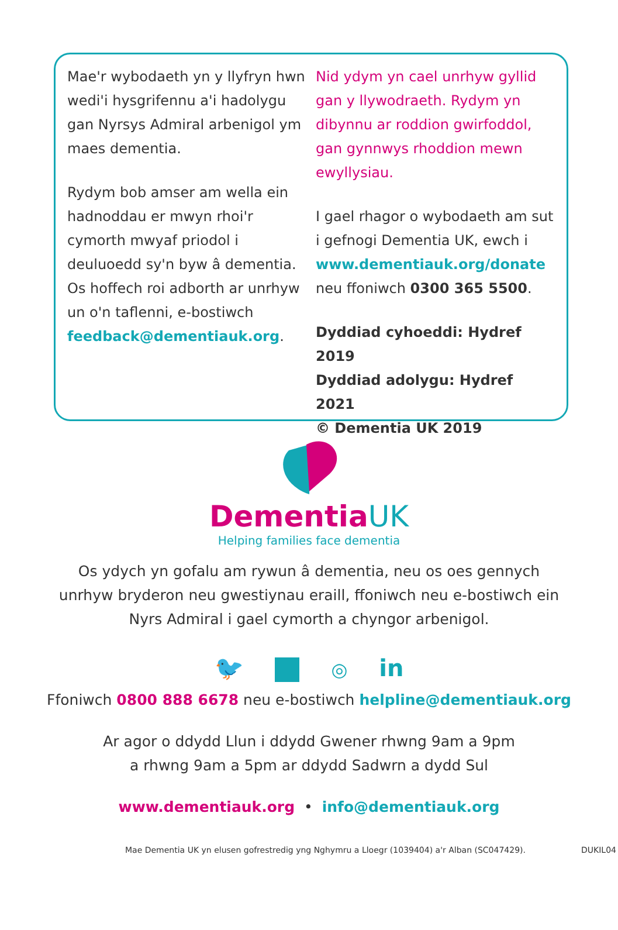Mae'r wybodaeth yn y llyfryn hwn wedi'i hysgrifennu a'i hadolygu gan Nyrsys Admiral arbenigol ym maes dementia.
Rydym bob amser am wella ein hadnoddau er mwyn rhoi'r cymorth mwyaf priodol i deuluoedd sy'n byw â dementia. Os hoffech roi adborth ar unrhyw un o'n taflenni, e-bostiwch feedback@dementiauk.org.
Nid ydym yn cael unrhyw gyllid gan y llywodraeth. Rydym yn dibynnu ar roddion gwirfoddol, gan gynnwys rhoddion mewn ewyllysiau.
I gael rhagor o wybodaeth am sut i gefnogi Dementia UK, ewch i www.dementiauk.org/donate neu ffoniwch 0300 365 5500.
Dyddiad cyhoeddi: Hydref 2019
Dyddiad adolygu: Hydref 2021
© Dementia UK 2019
Dementia UK
Helping families face dementia
Os ydych yn gofalu am rywun â dementia, neu os oes gennych
unrhyw bryderon neu gwestiynau eraill, ffoniwch neu e-bostiwch ein
Nyrs Admiral i gael cymorth a chyngor arbenigol.
🐦 ◎ in
Ffoniwch 0800 888 6678 neu e-bostiwch helpline@dementiauk.org
Ar agor o ddydd Llun i ddydd Gwener rhwng 9am a 9pm
a rhwng 9am a 5pm ar ddydd Sadwrn a dydd Sul
www.dementiauk.org • info@dementiauk.org
Mae Dementia UK yn elusen gofrestredig yng Nghymru a Lloegr (1039404) a'r Alban (SC047429). DUKIL04